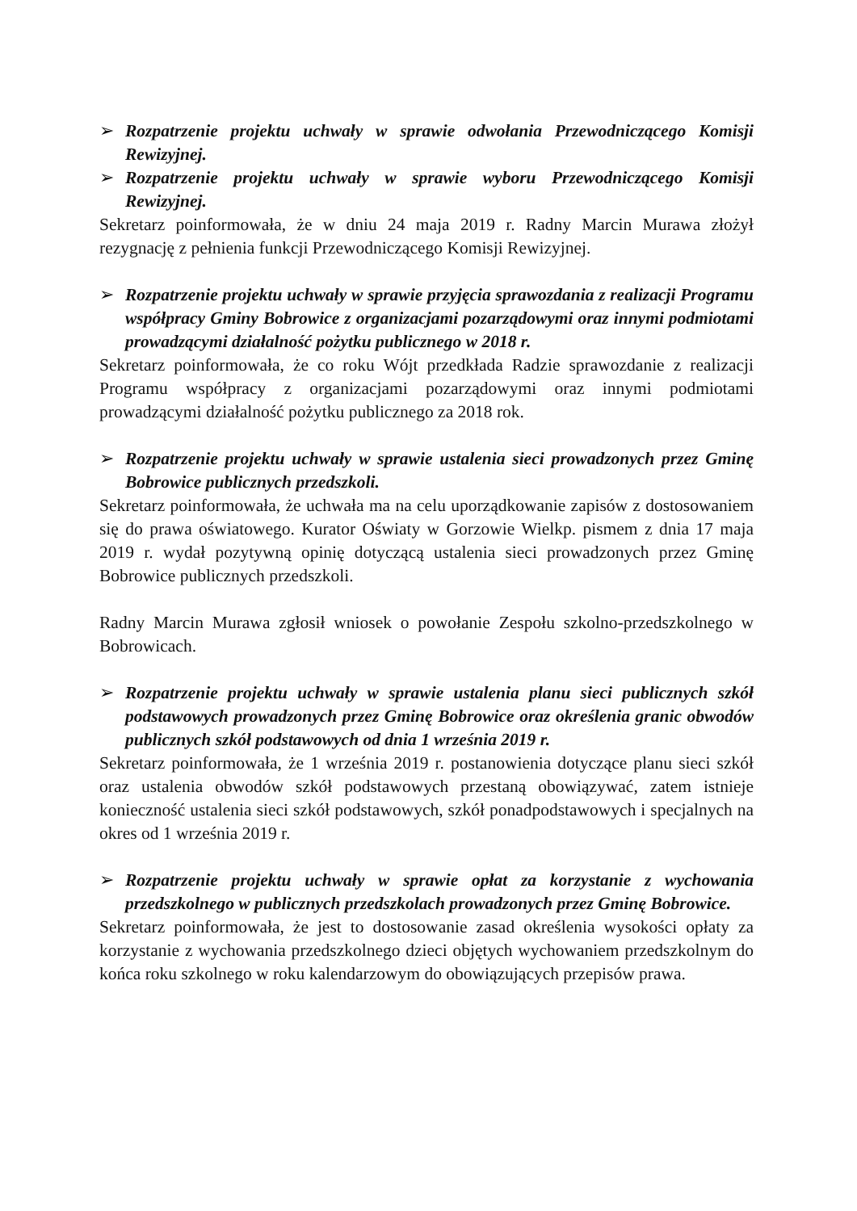➢ Rozpatrzenie projektu uchwały w sprawie odwołania Przewodniczącego Komisji Rewizyjnej.
➢ Rozpatrzenie projektu uchwały w sprawie wyboru Przewodniczącego Komisji Rewizyjnej.
Sekretarz poinformowała, że w dniu 24 maja 2019 r. Radny Marcin Murawa złożył rezygnację z pełnienia funkcji Przewodniczącego Komisji Rewizyjnej.
➢ Rozpatrzenie projektu uchwały w sprawie przyjęcia sprawozdania z realizacji Programu współpracy Gminy Bobrowice z organizacjami pozarządowymi oraz innymi podmiotami prowadzącymi działalność pożytku publicznego w 2018 r.
Sekretarz poinformowała, że co roku Wójt przedkłada Radzie sprawozdanie z realizacji Programu współpracy z organizacjami pozarządowymi oraz innymi podmiotami prowadzącymi działalność pożytku publicznego za 2018 rok.
➢ Rozpatrzenie projektu uchwały w sprawie ustalenia sieci prowadzonych przez Gminę Bobrowice publicznych przedszkoli.
Sekretarz poinformowała, że uchwała ma na celu uporządkowanie zapisów z dostosowaniem się do prawa oświatowego. Kurator Oświaty w Gorzowie Wielkp. pismem z dnia 17 maja 2019 r. wydał pozytywną opinię dotyczącą ustalenia sieci prowadzonych przez Gminę Bobrowice publicznych przedszkoli.
Radny Marcin Murawa zgłosił wniosek o powołanie Zespołu szkolno-przedszkolnego w Bobrowicach.
➢ Rozpatrzenie projektu uchwały w sprawie ustalenia planu sieci publicznych szkół podstawowych prowadzonych przez Gminę Bobrowice oraz określenia granic obwodów publicznych szkół podstawowych od dnia 1 września 2019 r.
Sekretarz poinformowała, że 1 września 2019 r. postanowienia dotyczące planu sieci szkół oraz ustalenia obwodów szkół podstawowych przestaną obowiązywać, zatem istnieje konieczność ustalenia sieci szkół podstawowych, szkół ponadpodstawowych i specjalnych na okres od 1 września 2019 r.
➢ Rozpatrzenie projektu uchwały w sprawie opłat za korzystanie z wychowania przedszkolnego w publicznych przedszkolach prowadzonych przez Gminę Bobrowice.
Sekretarz poinformowała, że jest to dostosowanie zasad określenia wysokości opłaty za korzystanie z wychowania przedszkolnego dzieci objętych wychowaniem przedszkolnym do końca roku szkolnego w roku kalendarzowym do obowiązujących przepisów prawa.